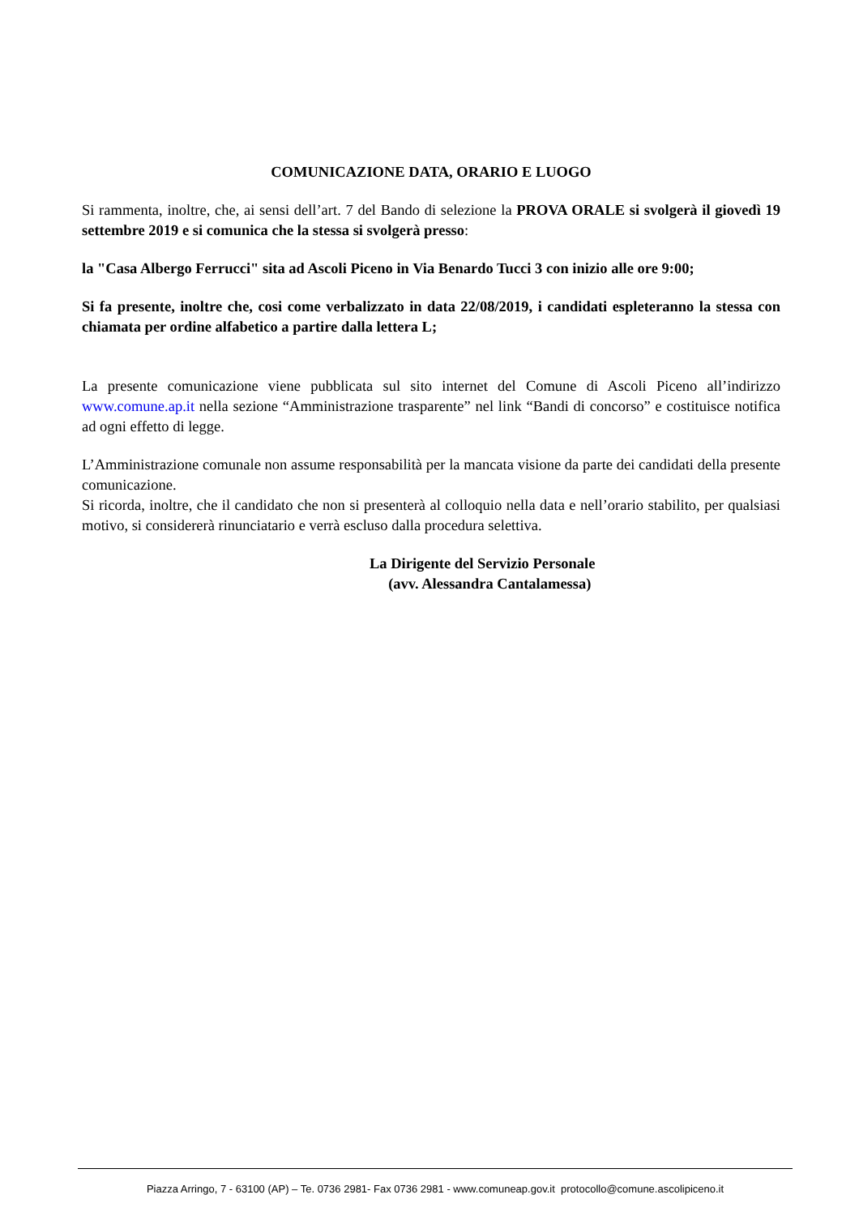COMUNICAZIONE DATA, ORARIO E LUOGO
Si rammenta, inoltre, che, ai sensi dell’art. 7 del Bando di selezione la PROVA ORALE si svolgerà il giovedì 19 settembre 2019 e si comunica che la stessa si svolgerà presso:
la "Casa Albergo Ferrucci" sita ad Ascoli Piceno in Via Benardo Tucci 3 con inizio alle ore 9:00;
Si fa presente, inoltre che, cosi come verbalizzato in data 22/08/2019, i candidati espleteranno la stessa con chiamata per ordine alfabetico a partire dalla lettera L;
La presente comunicazione viene pubblicata sul sito internet del Comune di Ascoli Piceno all’indirizzo www.comune.ap.it nella sezione “Amministrazione trasparente” nel link “Bandi di concorso” e costituisce notifica ad ogni effetto di legge.
L’Amministrazione comunale non assume responsabilità per la mancata visione da parte dei candidati della presente comunicazione.
Si ricorda, inoltre, che il candidato che non si presenterà al colloquio nella data e nell’orario stabilito, per qualsiasi motivo, si considererà rinunciatario e verrà escluso dalla procedura selettiva.
La Dirigente del Servizio Personale
(avv. Alessandra Cantalamessa)
Piazza Arringo, 7 - 63100 (AP) – Te. 0736 2981- Fax 0736 2981 - www.comuneap.gov.it protocollo@comune.ascolipiceno.it